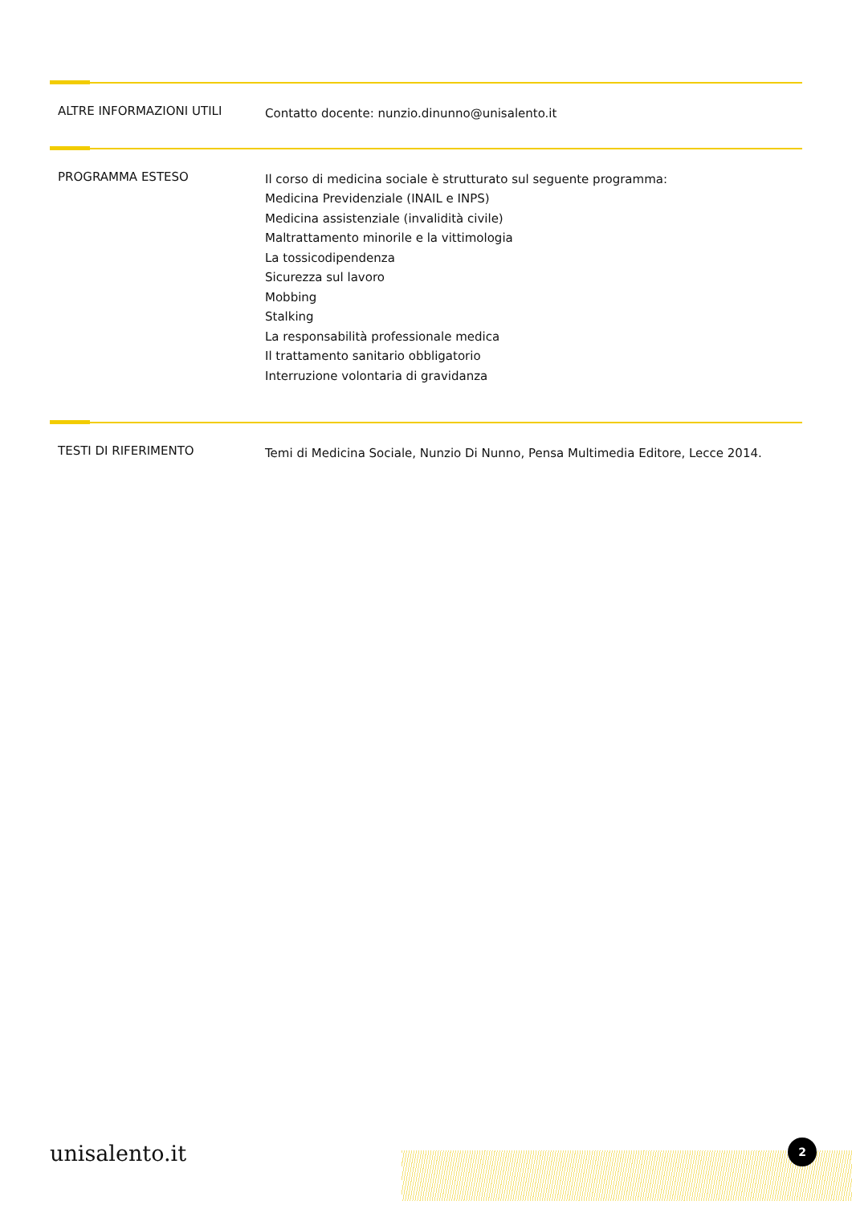ALTRE INFORMAZIONI UTILI
Contatto docente: nunzio.dinunno@unisalento.it
PROGRAMMA ESTESO
Il corso di medicina sociale è strutturato sul seguente programma:
Medicina Previdenziale (INAIL e INPS)
Medicina assistenziale (invalidità civile)
Maltrattamento minorile e la vittimologia
La tossicodipendenza
Sicurezza sul lavoro
Mobbing
Stalking
La responsabilità professionale medica
Il trattamento sanitario obbligatorio
Interruzione volontaria di gravidanza
TESTI DI RIFERIMENTO
Temi di Medicina Sociale, Nunzio Di Nunno, Pensa Multimedia Editore, Lecce 2014.
unisalento.it 2